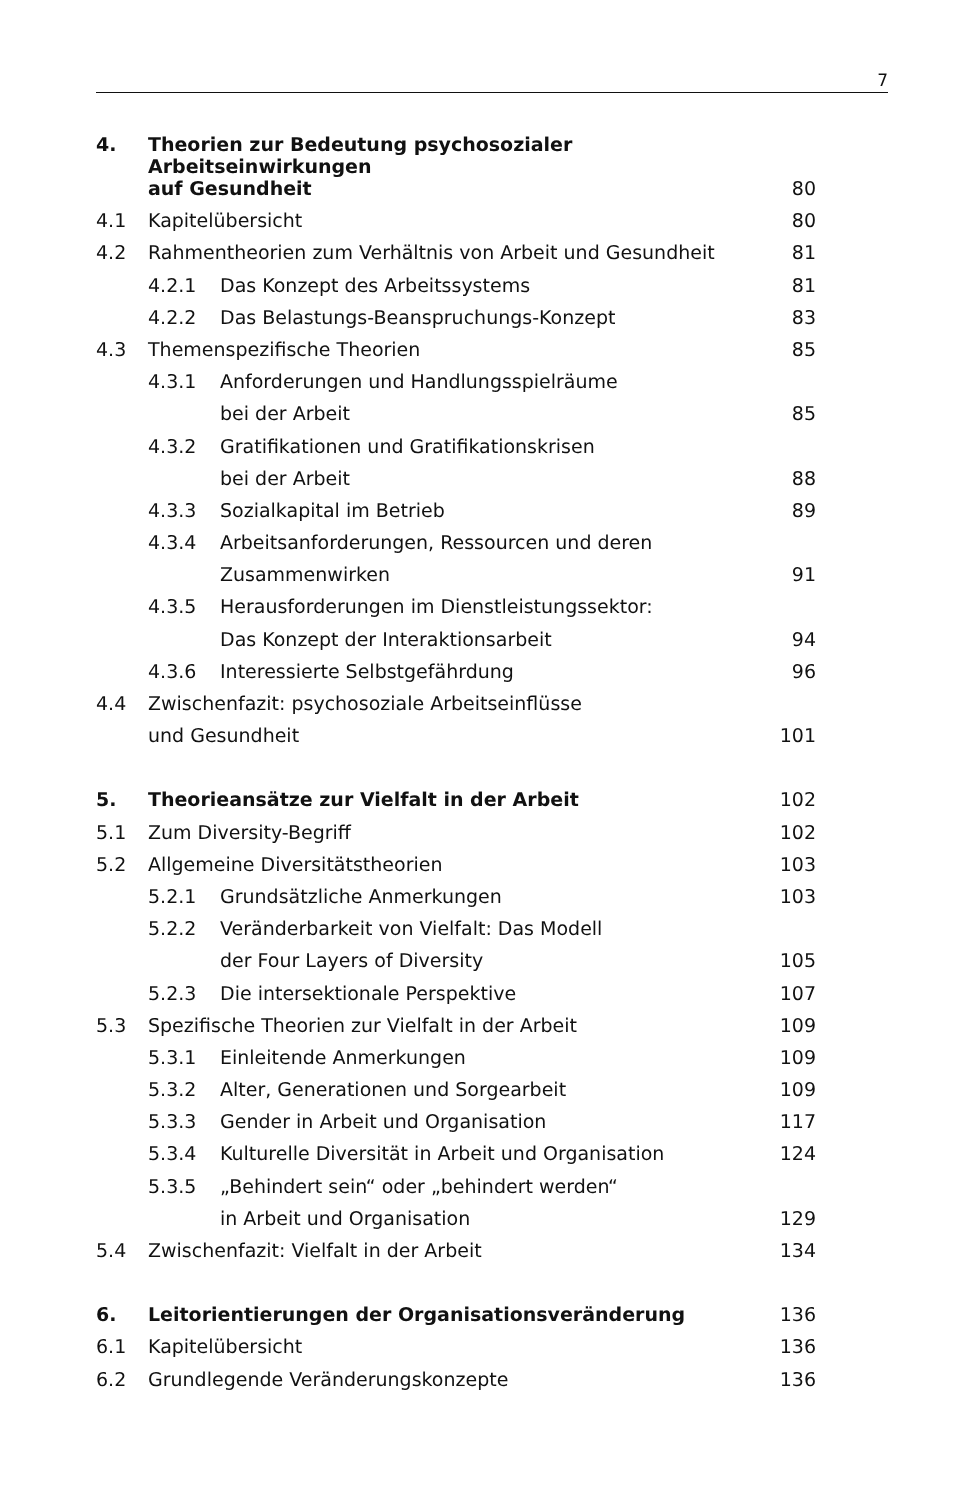7
| 4. | Theorien zur Bedeutung psychosozialer Arbeitseinwirkungen | | |
| | auf Gesundheit | | 80 |
| 4.1 | Kapitelübersicht | | 80 |
| 4.2 | Rahmentheorien zum Verhältnis von Arbeit und Gesundheit | | 81 |
| | 4.2.1 | Das Konzept des Arbeitssystems | 81 |
| | 4.2.2 | Das Belastungs-Beanspruchungs-Konzept | 83 |
| 4.3 | Themenspezifische Theorien | | 85 |
| | 4.3.1 | Anforderungen und Handlungsspielräume | |
| | | bei der Arbeit | 85 |
| | 4.3.2 | Gratifikationen und Gratifikationskrisen | |
| | | bei der Arbeit | 88 |
| | 4.3.3 | Sozialkapital im Betrieb | 89 |
| | 4.3.4 | Arbeitsanforderungen, Ressourcen und deren | |
| | | Zusammenwirken | 91 |
| | 4.3.5 | Herausforderungen im Dienstleistungssektor: | |
| | | Das Konzept der Interaktionsarbeit | 94 |
| | 4.3.6 | Interessierte Selbstgefährdung | 96 |
| 4.4 | Zwischenfazit: psychosoziale Arbeitseinflüsse | | |
| | und Gesundheit | | 101 |
| 5. | Theorieansätze zur Vielfalt in der Arbeit | | 102 |
| 5.1 | Zum Diversity-Begriff | | 102 |
| 5.2 | Allgemeine Diversitätstheorien | | 103 |
| | 5.2.1 | Grundsätzliche Anmerkungen | 103 |
| | 5.2.2 | Veränderbarkeit von Vielfalt: Das Modell | |
| | | der Four Layers of Diversity | 105 |
| | 5.2.3 | Die intersektionale Perspektive | 107 |
| 5.3 | Spezifische Theorien zur Vielfalt in der Arbeit | | 109 |
| | 5.3.1 | Einleitende Anmerkungen | 109 |
| | 5.3.2 | Alter, Generationen und Sorgearbeit | 109 |
| | 5.3.3 | Gender in Arbeit und Organisation | 117 |
| | 5.3.4 | Kulturelle Diversität in Arbeit und Organisation | 124 |
| | 5.3.5 | „Behindert sein“ oder „behindert werden“ | |
| | | in Arbeit und Organisation | 129 |
| 5.4 | Zwischenfazit: Vielfalt in der Arbeit | | 134 |
| 6. | Leitorientierungen der Organisationsveränderung | | 136 |
| 6.1 | Kapitelübersicht | | 136 |
| 6.2 | Grundlegende Veränderungskonzepte | | 136 |